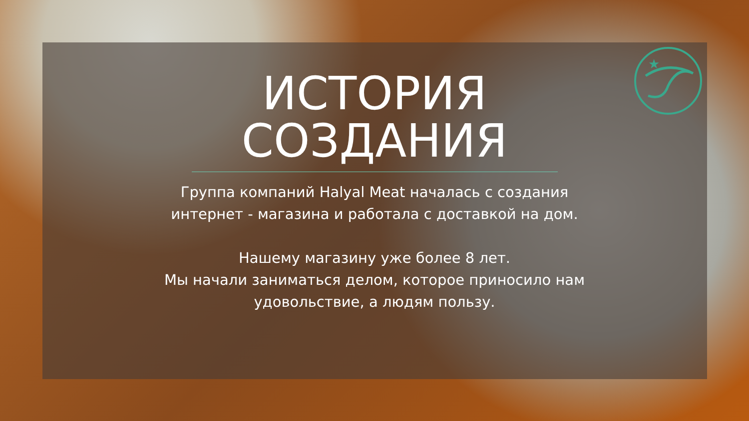★
ИСТОРИЯ
СОЗДАНИЯ
Группа компаний Halyal Meat началась с создания
интернет - магазина и работала с доставкой на дом.
Нашему магазину уже более 8 лет.
Мы начали заниматься делом, которое приносило нам
удовольствие, а людям пользу.